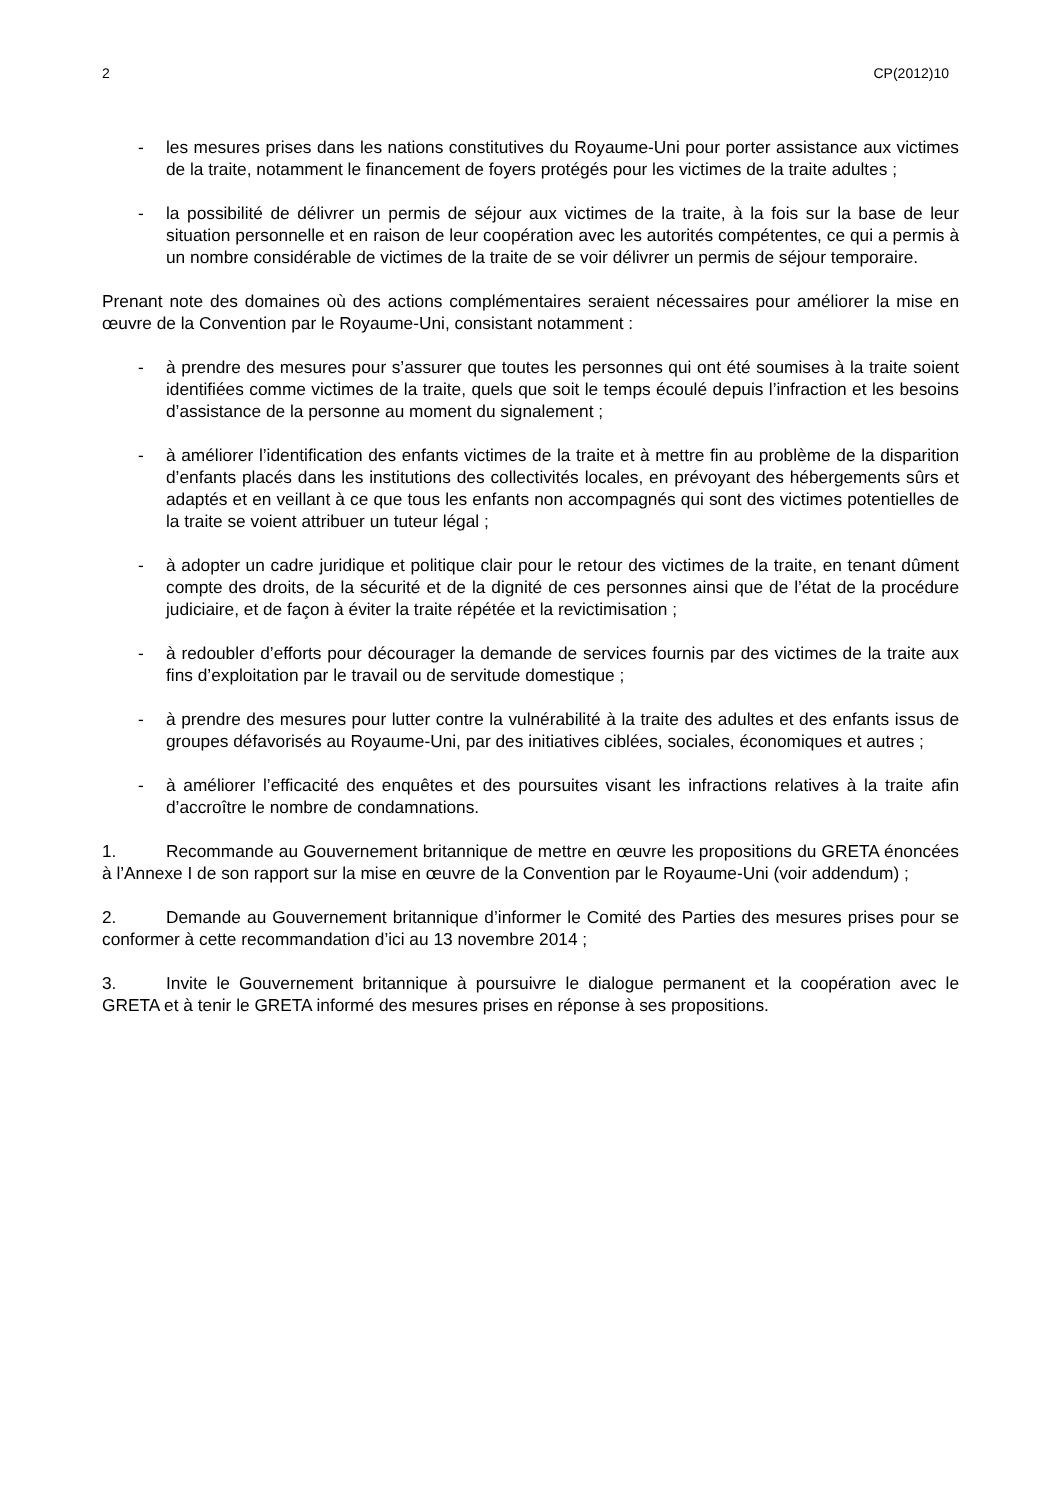2 CP(2012)10
- les mesures prises dans les nations constitutives du Royaume-Uni pour porter assistance aux victimes de la traite, notamment le financement de foyers protégés pour les victimes de la traite adultes ;
- la possibilité de délivrer un permis de séjour aux victimes de la traite, à la fois sur la base de leur situation personnelle et en raison de leur coopération avec les autorités compétentes, ce qui a permis à un nombre considérable de victimes de la traite de se voir délivrer un permis de séjour temporaire.
Prenant note des domaines où des actions complémentaires seraient nécessaires pour améliorer la mise en œuvre de la Convention par le Royaume-Uni, consistant notamment :
- à prendre des mesures pour s’assurer que toutes les personnes qui ont été soumises à la traite soient identifiées comme victimes de la traite, quels que soit le temps écoulé depuis l’infraction et les besoins d’assistance de la personne au moment du signalement ;
- à améliorer l’identification des enfants victimes de la traite et à mettre fin au problème de la disparition d’enfants placés dans les institutions des collectivités locales, en prévoyant des hébergements sûrs et adaptés et en veillant à ce que tous les enfants non accompagnés qui sont des victimes potentielles de la traite se voient attribuer un tuteur légal ;
- à adopter un cadre juridique et politique clair pour le retour des victimes de la traite, en tenant dûment compte des droits, de la sécurité et de la dignité de ces personnes ainsi que de l’état de la procédure judiciaire, et de façon à éviter la traite répétée et la revictimisation ;
- à redoubler d’efforts pour décourager la demande de services fournis par des victimes de la traite aux fins d’exploitation par le travail ou de servitude domestique ;
- à prendre des mesures pour lutter contre la vulnérabilité à la traite des adultes et des enfants issus de groupes défavorisés au Royaume-Uni, par des initiatives ciblées, sociales, économiques et autres ;
- à améliorer l’efficacité des enquêtes et des poursuites visant les infractions relatives à la traite afin d’accroître le nombre de condamnations.
1. Recommande au Gouvernement britannique de mettre en œuvre les propositions du GRETA énoncées à l’Annexe I de son rapport sur la mise en œuvre de la Convention par le Royaume-Uni (voir addendum) ;
2. Demande au Gouvernement britannique d’informer le Comité des Parties des mesures prises pour se conformer à cette recommandation d’ici au 13 novembre 2014 ;
3. Invite le Gouvernement britannique à poursuivre le dialogue permanent et la coopération avec le GRETA et à tenir le GRETA informé des mesures prises en réponse à ses propositions.